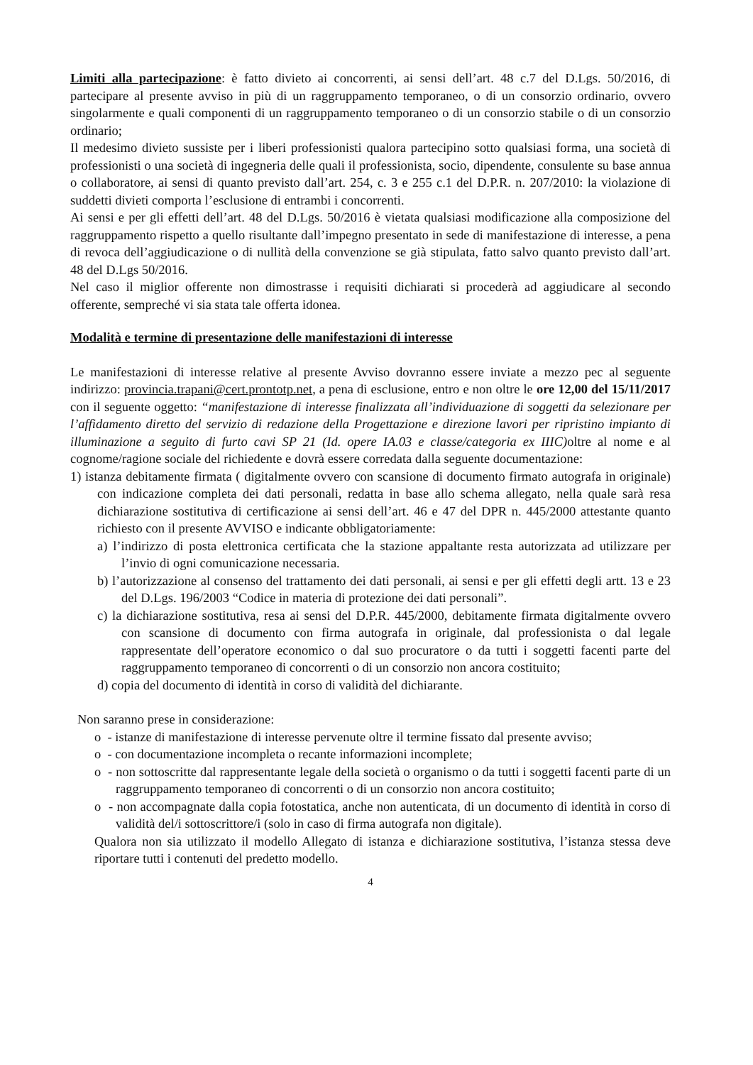Limiti alla partecipazione: è fatto divieto ai concorrenti, ai sensi dell’art. 48 c.7 del D.Lgs. 50/2016, di partecipare al presente avviso in più di un raggruppamento temporaneo, o di un consorzio ordinario, ovvero singolarmente e quali componenti di un raggruppamento temporaneo o di un consorzio stabile o di un consorzio ordinario;
Il medesimo divieto sussiste per i liberi professionisti qualora partecipino sotto qualsiasi forma, una società di professionisti o una società di ingegneria delle quali il professionista, socio, dipendente, consulente su base annua o collaboratore, ai sensi di quanto previsto dall’art. 254, c. 3 e 255 c.1 del D.P.R. n. 207/2010: la violazione di suddetti divieti comporta l’esclusione di entrambi i concorrenti.
Ai sensi e per gli effetti dell’art. 48 del D.Lgs. 50/2016 è vietata qualsiasi modificazione alla composizione del raggruppamento rispetto a quello risultante dall’impegno presentato in sede di manifestazione di interesse, a pena di revoca dell’aggiudicazione o di nullità della convenzione se già stipulata, fatto salvo quanto previsto dall’art. 48 del D.Lgs 50/2016.
Nel caso il miglior offerente non dimostrasse i requisiti dichiarati si procederà ad aggiudicare al secondo offerente, sempreché vi sia stata tale offerta idonea.
Modalità e termine di presentazione delle manifestazioni di interesse
Le manifestazioni di interesse relative al presente Avviso dovranno essere inviate a mezzo pec al seguente indirizzo: provincia.trapani@cert.prontotp.net, a pena di esclusione, entro e non oltre le ore 12,00 del 15/11/2017 con il seguente oggetto: “manifestazione di interesse finalizzata all’individuazione di soggetti da selezionare per l’affidamento diretto del servizio di redazione della Progettazione e direzione lavori per ripristino impianto di illuminazione a seguito di furto cavi SP 21 (Id. opere IA.03 e classe/categoria ex IIIC) oltre al nome e al cognome/ragione sociale del richiedente e dovrà essere corredata dalla seguente documentazione:
1) istanza debitamente firmata ( digitalmente ovvero con scansione di documento firmato autografa in originale) con indicazione completa dei dati personali, redatta in base allo schema allegato, nella quale sarà resa dichiarazione sostitutiva di certificazione ai sensi dell’art. 46 e 47 del DPR n. 445/2000 attestante quanto richiesto con il presente AVVISO e indicante obbligatoriamente:
a) l’indirizzo di posta elettronica certificata che la stazione appaltante resta autorizzata ad utilizzare per l’invio di ogni comunicazione necessaria.
b) l’autorizzazione al consenso del trattamento dei dati personali, ai sensi e per gli effetti degli artt. 13 e 23 del D.Lgs. 196/2003 “Codice in materia di protezione dei dati personali”.
c) la dichiarazione sostitutiva, resa ai sensi del D.P.R. 445/2000, debitamente firmata digitalmente ovvero con scansione di documento con firma autografa in originale, dal professionista o dal legale rappresentate dell’operatore economico o dal suo procuratore o da tutti i soggetti facenti parte del raggruppamento temporaneo di concorrenti o di un consorzio non ancora costituito;
d) copia del documento di identità in corso di validità del dichiarante.
Non saranno prese in considerazione:
o - istanze di manifestazione di interesse pervenute oltre il termine fissato dal presente avviso;
o - con documentazione incompleta o recante informazioni incomplete;
o - non sottoscritte dal rappresentante legale della società o organismo o da tutti i soggetti facenti parte di un raggruppamento temporaneo di concorrenti o di un consorzio non ancora costituito;
o - non accompagnate dalla copia fotostatica, anche non autenticata, di un documento di identità in corso di validità del/i sottoscrittore/i (solo in caso di firma autografa non digitale).
Qualora non sia utilizzato il modello Allegato di istanza e dichiarazione sostitutiva, l’istanza stessa deve riportare tutti i contenuti del predetto modello.
4